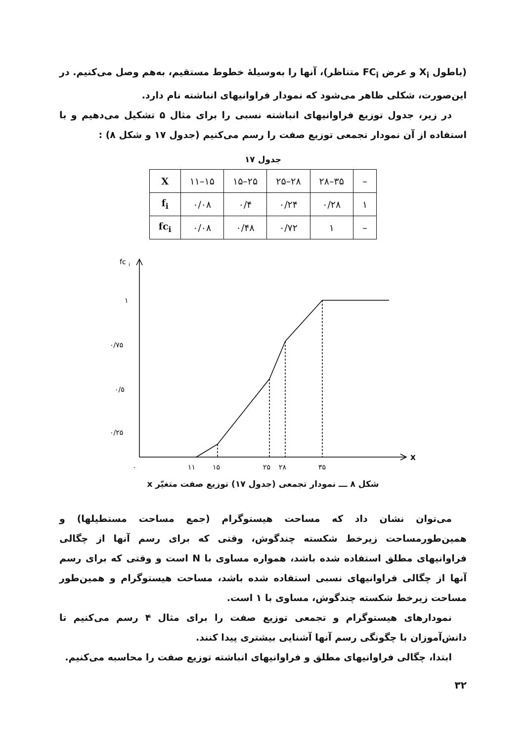(باطول X<sub>i</sub> و عرض FC<sub>i</sub> متناظر)، آنها را به‌وسیلهٔ خطوط مستقیم، به‌هم وصل می‌کنیم. در این‌صورت، شکلی ظاهر می‌شود که نمودار فراوانیهای انباشته نام دارد.
در زیر، جدول توزیع فراوانیهای انباشته نسبی را برای مثال ۵ تشکیل می‌دهیم و با استفاده از آن نمودار تجمعی توزیع صفت را رسم می‌کنیم (جدول ۱۷ و شکل ۸) :
جدول ۱۷
| X | ۱۱–۱۵ | ۱۵–۲۵ | ۲۵–۲۸ | ۲۸–۳۵ | – |
| f<sub>i</sub> | ۰/۰۸ | ۰/۴ | ۰/۲۴ | ۰/۲۸ | ۱ |
| fc<sub>i</sub> | ۰/۰۸ | ۰/۴۸ | ۰/۷۲ | ۱ | – |
fc
i
۱
۰/۷۵
۰/۵
۰/۲۵
۰
۱۱
۱۵
۲۵
۲۸
۳۵
X
شکل ۸ ـــ نمودار تجمعی (جدول ۱۷) توزیع صفت متغیّر x
می‌توان نشان داد که مساحت هیستوگرام (جمع مساحت مستطیلها) و همین‌طورمساحت زیرخط شکسته چندگوش، وقتی که برای رسم آنها از چگالی فراوانیهای مطلق استفاده شده باشد، همواره مساوی با N است و وقتی که برای رسم آنها از چگالی فراوانیهای نسبی استفاده شده باشد، مساحت هیستوگرام و همین‌طور مساحت زیرخط شکسته چندگوش، مساوی با ۱ است.
نمودارهای هیستوگرام و تجمعی توزیع صفت را برای مثال ۴ رسم می‌کنیم تا دانش‌آموزان با چگونگی رسم آنها آشنایی بیشتری پیدا کنند.
ابتدا، چگالی فراوانیهای مطلق و فراوانیهای انباشته توزیع صفت را محاسبه می‌کنیم.
۳۲